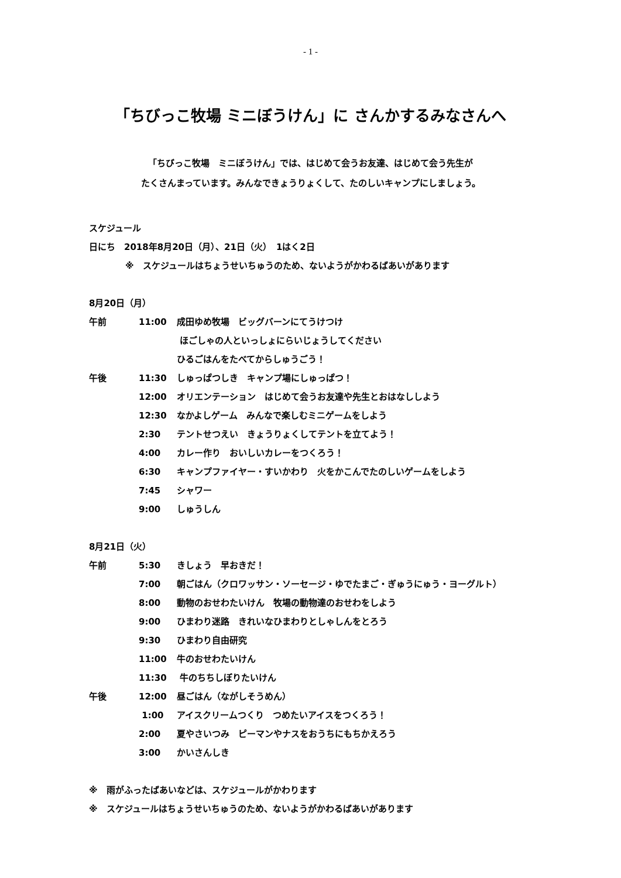- 1 -
「ちびっこ牧場 ミニぼうけん」に さんかするみなさんへ
「ちびっこ牧場　ミニぼうけん」では、はじめて会うお友達、はじめて会う先生が
たくさんまっています。みんなできょうりょくして、たのしいキャンプにしましょう。
スケジュール
日にち　2018年8月20日（月）、21日（火）　1はく2日
※　スケジュールはちょうせいちゅうのため、ないようがかわるばあいがあります
8月20日（月）
午前 11:00 成田ゆめ牧場　ビッグバーンにてうけつけ
ほごしゃの人といっしょにらいじょうしてください
ひるごはんをたべてからしゅうごう！
午後 11:30 しゅっぱつしき　キャンプ場にしゅっぱつ！
12:00 オリエンテーション　はじめて会うお友達や先生とおはなししよう
12:30 なかよしゲーム　みんなで楽しむミニゲームをしよう
2:30 テントせつえい　きょうりょくしてテントを立てよう！
4:00 カレー作り　おいしいカレーをつくろう！
6:30 キャンプファイヤー・すいかわり　火をかこんでたのしいゲームをしよう
7:45 シャワー
9:00 しゅうしん
8月21日（火）
午前 5:30 きしょう　早おきだ！
7:00 朝ごはん（クロワッサン・ソーセージ・ゆでたまご・ぎゅうにゅう・ヨーグルト）
8:00 動物のおせわたいけん　牧場の動物達のおせわをしよう
9:00 ひまわり迷路　きれいなひまわりとしゃしんをとろう
9:30 ひまわり自由研究
11:00 牛のおせわたいけん
11:30 牛のちちしぼりたいけん
午後 12:00 昼ごはん（ながしそうめん）
1:00 アイスクリームつくり　つめたいアイスをつくろう！
2:00 夏やさいつみ　ピーマンやナスをおうちにもちかえろう
3:00 かいさんしき
※　雨がふったばあいなどは、スケジュールがかわります
※　スケジュールはちょうせいちゅうのため、ないようがかわるばあいがあります